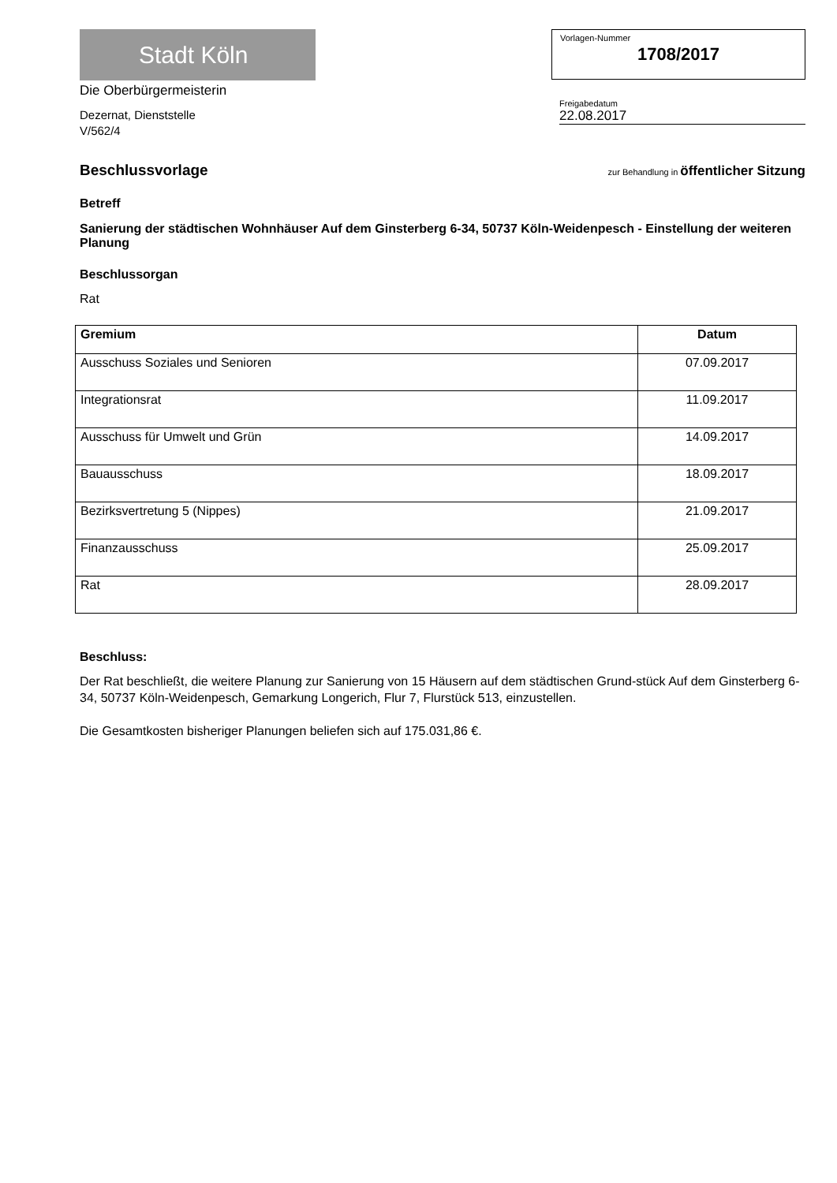Stadt Köln
Die Oberbürgermeisterin
Dezernat, Dienststelle
V/562/4
Vorlagen-Nummer
1708/2017
Freigabedatum
22.08.2017
Beschlussvorlage zur Behandlung in öffentlicher Sitzung
Betreff
Sanierung der städtischen Wohnhäuser Auf dem Ginsterberg 6-34, 50737 Köln-Weidenpesch - Einstellung der weiteren Planung
Beschlussorgan
Rat
| Gremium | Datum |
| --- | --- |
| Ausschuss Soziales und Senioren | 07.09.2017 |
| Integrationsrat | 11.09.2017 |
| Ausschuss für Umwelt und Grün | 14.09.2017 |
| Bauausschuss | 18.09.2017 |
| Bezirksvertretung 5 (Nippes) | 21.09.2017 |
| Finanzausschuss | 25.09.2017 |
| Rat | 28.09.2017 |
Beschluss:
Der Rat beschließt, die weitere Planung zur Sanierung von 15 Häusern auf dem städtischen Grund-stück Auf dem Ginsterberg 6-34, 50737 Köln-Weidenpesch, Gemarkung Longerich, Flur 7, Flurstück 513, einzustellen.
Die Gesamtkosten bisheriger Planungen beliefen sich auf 175.031,86 €.